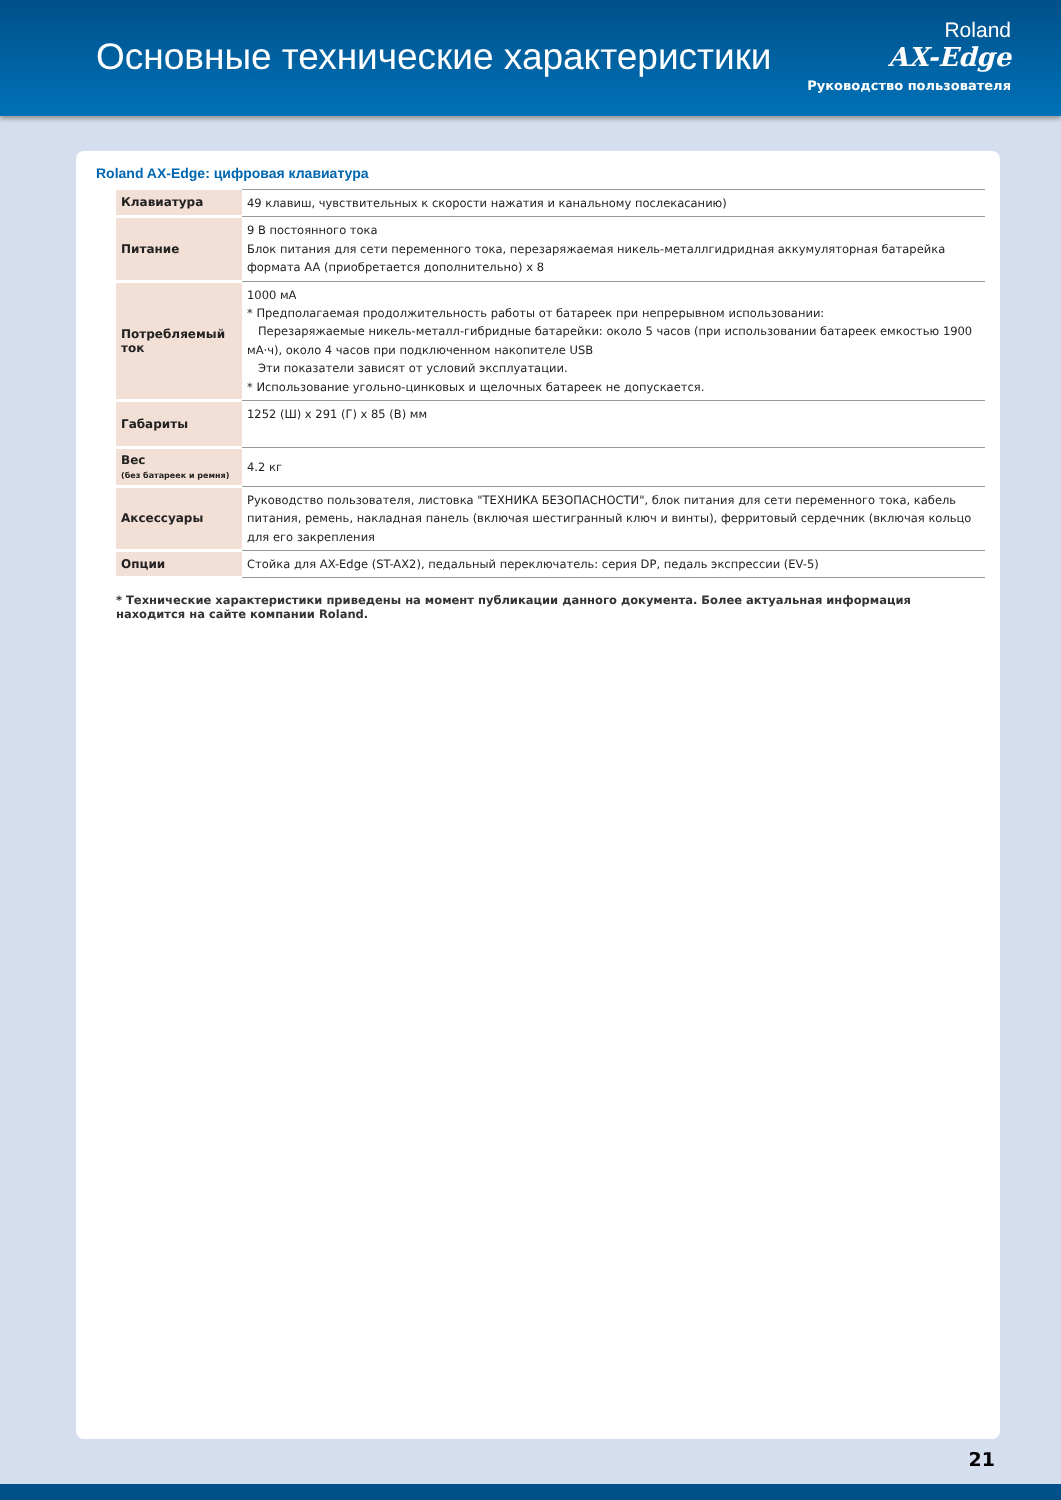Основные технические характеристики
Roland
AX-Edge
Руководство пользователя
Roland AX-Edge: цифровая клавиатура
| Клавиатура | 49 клавиш, чувствительных к скорости нажатия и канальному послекасанию) |
| Питание | 9 В постоянного тока Блок питания для сети переменного тока, перезаряжаемая никель-металлгидридная аккумуляторная батарейка формата AA (приобретается дополнительно) x 8 |
| Потребляемый ток | 1000 мА * Предполагаемая продолжительность работы от батареек при непрерывном использовании: Перезаряжаемые никель-металл-гибридные батарейки: около 5 часов (при использовании батареек емкостью 1900 мА·ч), около 4 часов при подключенном накопителе USB Эти показатели зависят от условий эксплуатации. * Использование угольно-цинковых и щелочных батареек не допускается. |
| Габариты | 1252 (Ш) x 291 (Г) x 85 (В) мм |
| Вес (без батареек и ремня) | 4.2 кг |
| Аксессуары | Руководство пользователя, листовка "ТЕХНИКА БЕЗОПАСНОСТИ", блок питания для сети переменного тока, кабель питания, ремень, накладная панель (включая шестигранный ключ и винты), ферритовый сердечник (включая кольцо для его закрепления |
| Опции | Стойка для AX-Edge (ST-AX2), педальный переключатель: серия DP, педаль экспрессии (EV-5) |
* Технические характеристики приведены на момент публикации данного документа. Более актуальная информация находится на сайте компании Roland.
21